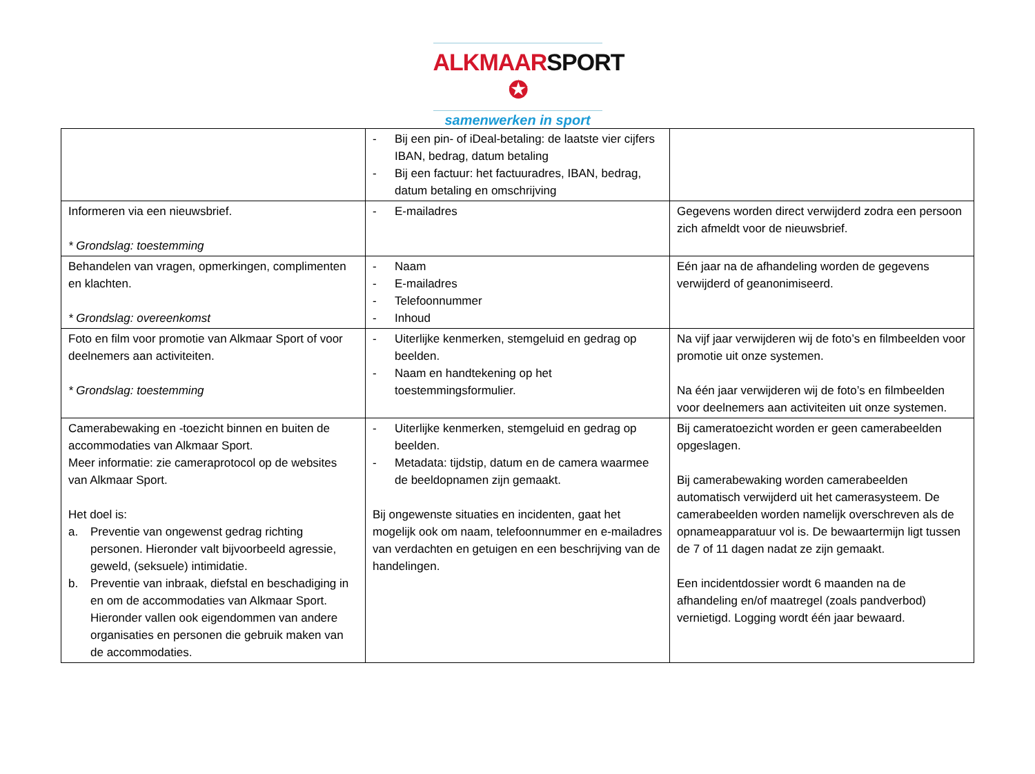ALKMAAR SPORT ✪
samenwerken in sport
| | - Bij een pin- of iDeal-betaling: de laatste vier cijfers IBAN, bedrag, datum betaling - Bij een factuur: het factuuradres, IBAN, bedrag, datum betaling en omschrijving | |
| Informeren via een nieuwsbrief. * Grondslag: toestemming | - E-mailadres | Gegevens worden direct verwijderd zodra een persoon zich afmeldt voor de nieuwsbrief. |
| Behandelen van vragen, opmerkingen, complimenten en klachten. * Grondslag: overeenkomst | - Naam - E-mailadres - Telefoonnummer - Inhoud | Eén jaar na de afhandeling worden de gegevens verwijderd of geanonimiseerd. |
| Foto en film voor promotie van Alkmaar Sport of voor deelnemers aan activiteiten. * Grondslag: toestemming | - Uiterlijke kenmerken, stemgeluid en gedrag op beelden. - Naam en handtekening op het toestemmingsformulier. | Na vijf jaar verwijderen wij de foto’s en filmbeelden voor promotie uit onze systemen. Na één jaar verwijderen wij de foto’s en filmbeelden voor deelnemers aan activiteiten uit onze systemen. |
| Camerabewaking en -toezicht binnen en buiten de accommodaties van Alkmaar Sport. Meer informatie: zie cameraprotocol op de websites van Alkmaar Sport. Het doel is: a. Preventie van ongewenst gedrag richting personen. Hieronder valt bijvoorbeeld agressie, geweld, (seksuele) intimidatie. b. Preventie van inbraak, diefstal en beschadiging in en om de accommodaties van Alkmaar Sport. Hieronder vallen ook eigendommen van andere organisaties en personen die gebruik maken van de accommodaties. | - Uiterlijke kenmerken, stemgeluid en gedrag op beelden. - Metadata: tijdstip, datum en de camera waarmee de beeldopnamen zijn gemaakt. Bij ongewenste situaties en incidenten, gaat het mogelijk ook om naam, telefoonnummer en e-mailadres van verdachten en getuigen en een beschrijving van de handelingen. | Bij cameratoezicht worden er geen camerabeelden opgeslagen. Bij camerabewaking worden camerabeelden automatisch verwijderd uit het camerasysteem. De camerabeelden worden namelijk overschreven als de opnameapparatuur vol is. De bewaartermijn ligt tussen de 7 of 11 dagen nadat ze zijn gemaakt. Een incidentdossier wordt 6 maanden na de afhandeling en/of maatregel (zoals pandverbod) vernietigd. Logging wordt één jaar bewaard. |